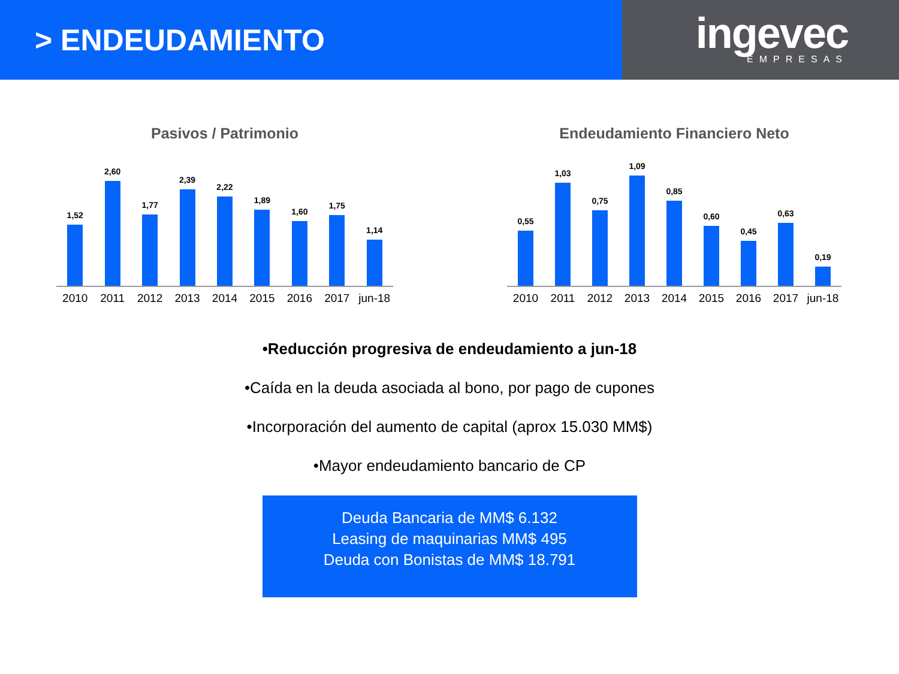> ENDEUDAMIENTO
ingevec
EMPRESAS
Pasivos / Patrimonio
1,52
2,60
1,77
2,39
2,22
1,89
1,60
1,75
1,14
2010 2011 2012 2013 2014 2015 2016 2017 jun-18
Endeudamiento Financiero Neto
0,55
1,03
0,75
1,09
0,85
0,60
0,45
0,63
0,19
2010 2011 2012 2013 2014 2015 2016 2017 jun-18
•Reducción progresiva de endeudamiento a jun-18
•Caída en la deuda asociada al bono, por pago de cupones
•Incorporación del aumento de capital (aprox 15.030 MM$)
•Mayor endeudamiento bancario de CP
Deuda Bancaria de MM$ 6.132
Leasing de maquinarias MM$ 495
Deuda con Bonistas de MM$ 18.791